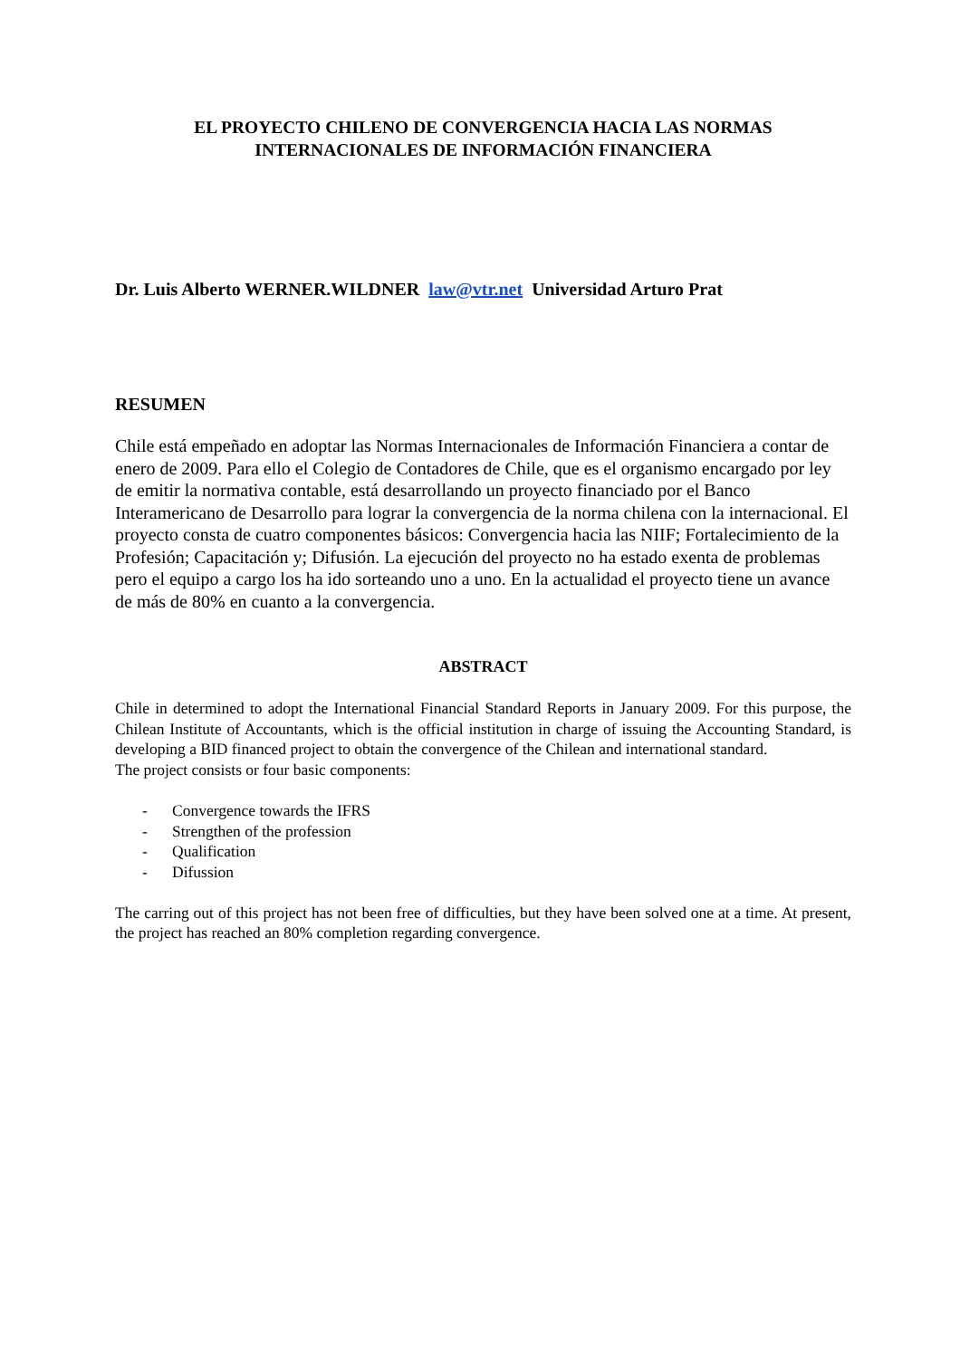EL PROYECTO CHILENO DE CONVERGENCIA HACIA LAS NORMAS
INTERNACIONALES DE INFORMACIÓN FINANCIERA
Dr. Luis Alberto WERNER.WILDNER law@vtr.net Universidad Arturo Prat
RESUMEN
Chile está empeñado en adoptar las Normas Internacionales de Información Financiera a contar de enero de 2009. Para ello el Colegio de Contadores de Chile, que es el organismo encargado por ley de emitir la normativa contable, está desarrollando un proyecto financiado por el Banco Interamericano de Desarrollo para lograr la convergencia de la norma chilena con la internacional. El proyecto consta de cuatro componentes básicos: Convergencia hacia las NIIF; Fortalecimiento de la Profesión; Capacitación y; Difusión. La ejecución del proyecto no ha estado exenta de problemas pero el equipo a cargo los ha ido sorteando uno a uno. En la actualidad el proyecto tiene un avance de más de 80% en cuanto a la convergencia.
ABSTRACT
Chile in determined to adopt the International Financial Standard Reports in January 2009. For this purpose, the Chilean Institute of Accountants, which is the official institution in charge of issuing the Accounting Standard, is developing a BID financed project to obtain the convergence of the Chilean and international standard.
The project consists or four basic components:
- Convergence towards the IFRS
- Strengthen of the profession
- Qualification
- Difussion
The carring out of this project has not been free of difficulties, but they have been solved one at a time. At present, the project has reached an 80% completion regarding convergence.